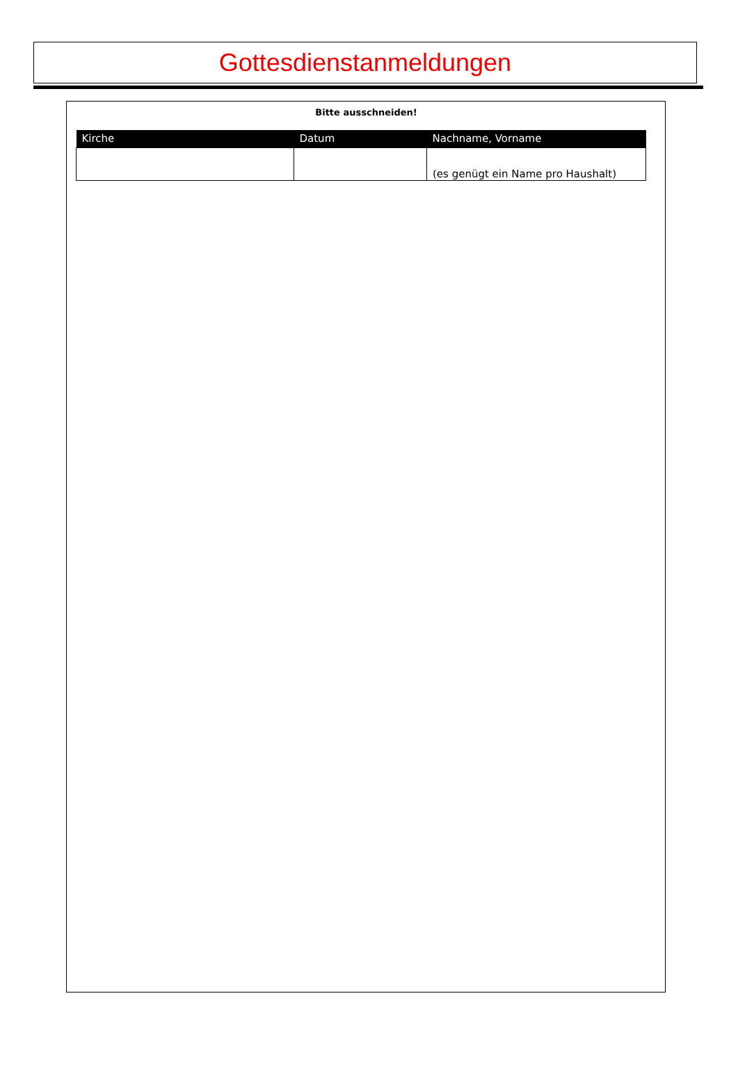Gottesdienstanmeldungen
Bitte ausschneiden!
| Kirche | Datum | Nachname, Vorname |
| | | (es genügt ein Name pro Haushalt) |